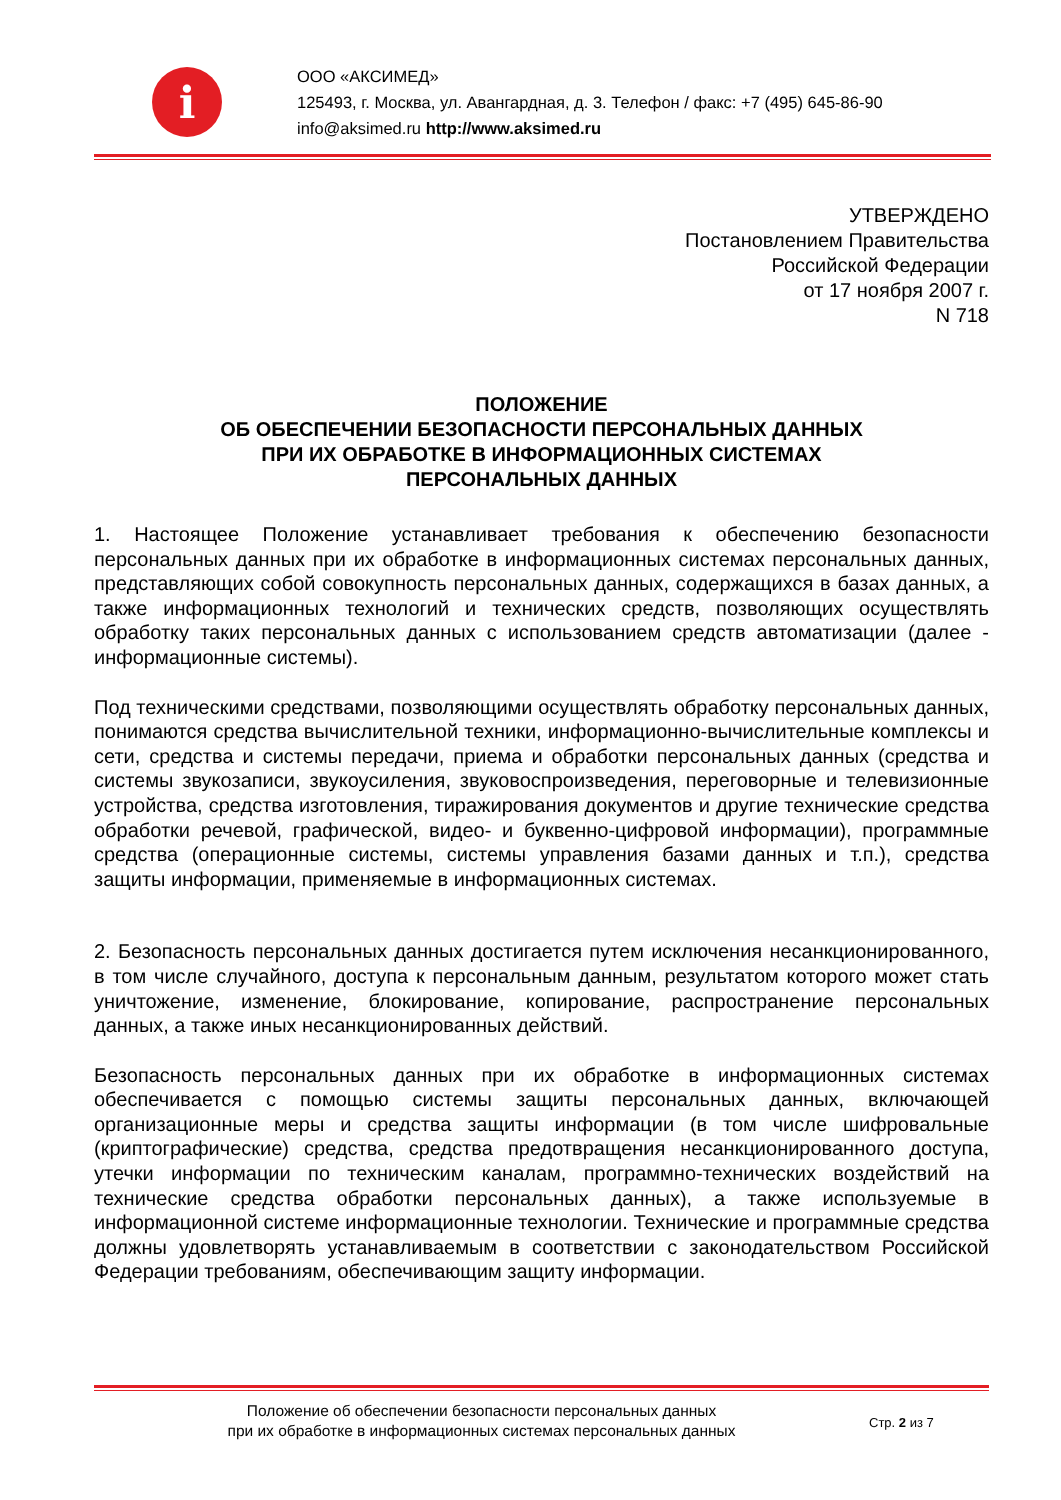i
ООО «АКСИМЕД»
125493, г. Москва, ул. Авангардная, д. 3. Телефон / факс: +7 (495) 645-86-90
info@aksimed.ru http://www.aksimed.ru
УТВЕРЖДЕНО
Постановлением Правительства
Российской Федерации
от 17 ноября 2007 г.
N 718
ПОЛОЖЕНИЕ
ОБ ОБЕСПЕЧЕНИИ БЕЗОПАСНОСТИ ПЕРСОНАЛЬНЫХ ДАННЫХ
ПРИ ИХ ОБРАБОТКЕ В ИНФОРМАЦИОННЫХ СИСТЕМАХ
ПЕРСОНАЛЬНЫХ ДАННЫХ
1. Настоящее Положение устанавливает требования к обеспечению безопасности персональных данных при их обработке в информационных системах персональных данных, представляющих собой совокупность персональных данных, содержащихся в базах данных, а также информационных технологий и технических средств, позволяющих осуществлять обработку таких персональных данных с использованием средств автоматизации (далее - информационные системы).
Под техническими средствами, позволяющими осуществлять обработку персональных данных, понимаются средства вычислительной техники, информационно-вычислительные комплексы и сети, средства и системы передачи, приема и обработки персональных данных (средства и системы звукозаписи, звукоусиления, звуковоспроизведения, переговорные и телевизионные устройства, средства изготовления, тиражирования документов и другие технические средства обработки речевой, графической, видео- и буквенно-цифровой информации), программные средства (операционные системы, системы управления базами данных и т.п.), средства защиты информации, применяемые в информационных системах.
2. Безопасность персональных данных достигается путем исключения несанкционированного, в том числе случайного, доступа к персональным данным, результатом которого может стать уничтожение, изменение, блокирование, копирование, распространение персональных данных, а также иных несанкционированных действий.
Безопасность персональных данных при их обработке в информационных системах обеспечивается с помощью системы защиты персональных данных, включающей организационные меры и средства защиты информации (в том числе шифровальные (криптографические) средства, средства предотвращения несанкционированного доступа, утечки информации по техническим каналам, программно-технических воздействий на технические средства обработки персональных данных), а также используемые в информационной системе информационные технологии. Технические и программные средства должны удовлетворять устанавливаемым в соответствии с законодательством Российской Федерации требованиям, обеспечивающим защиту информации.
Положение об обеспечении безопасности персональных данных
при их обработке в информационных системах персональных данных
Стр. 2 из 7